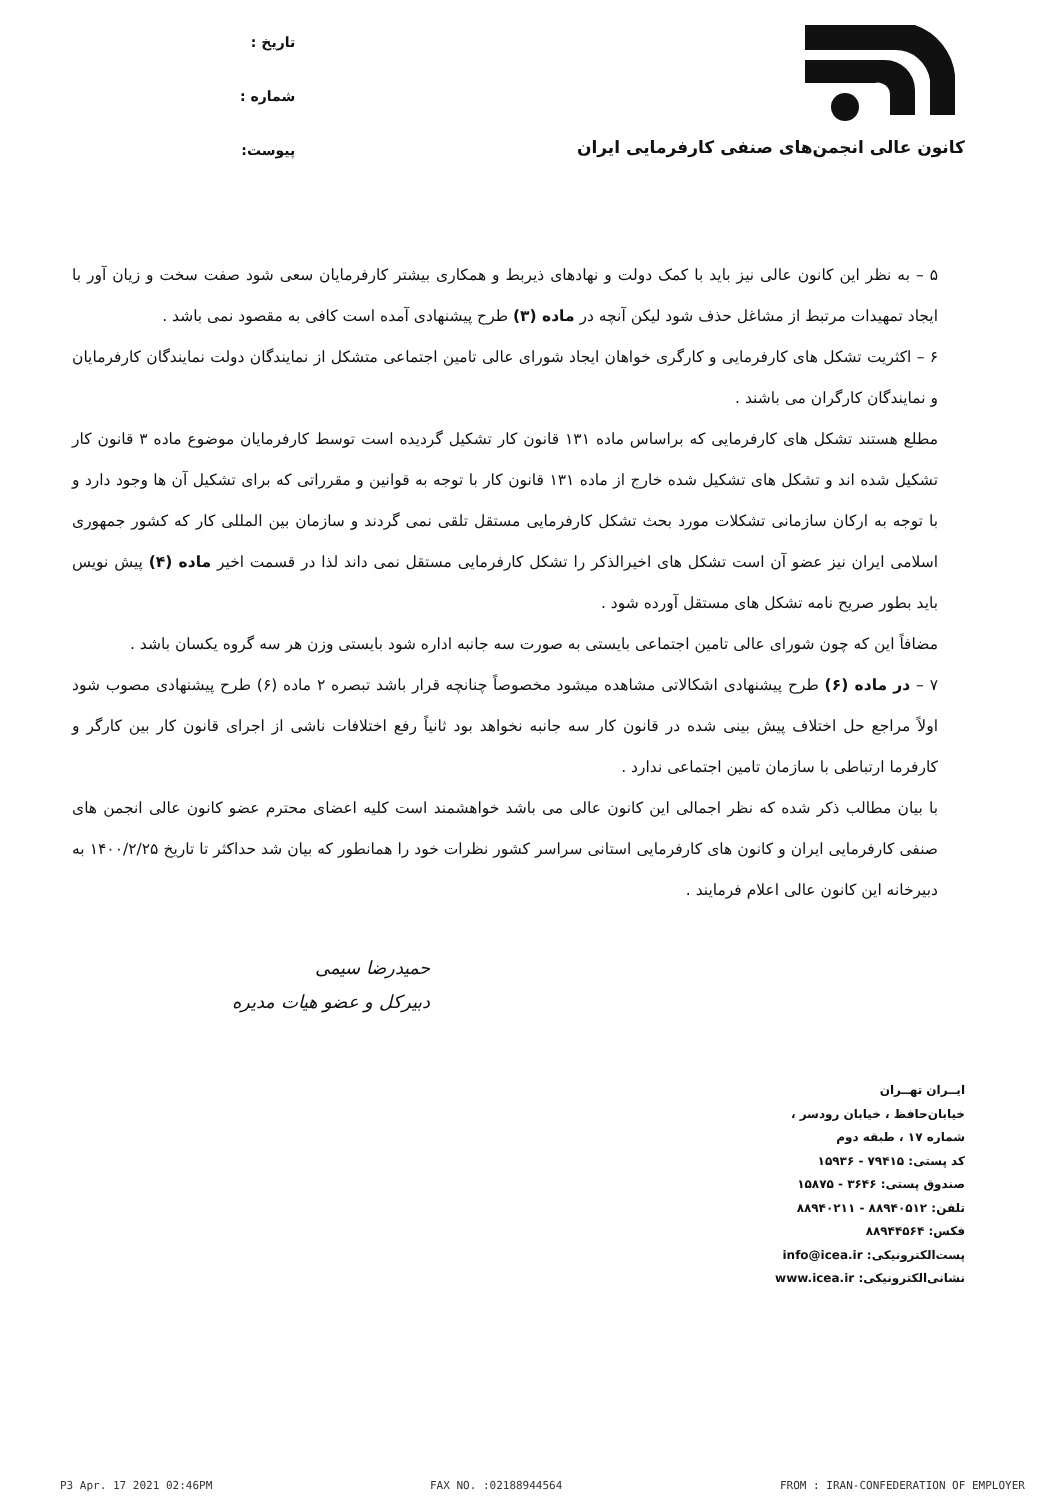کانون عالی انجمن‌های صنفی کارفرمایی ایران
تاریخ :
شماره :
پیوست:
۵ – به نظر این کانون عالی نیز باید با کمک دولت و نهادهای ذیربط و همکاری بیشتر کارفرمایان سعی شود صفت سخت و زیان آور با ایجاد تمهیدات مرتبط از مشاغل حذف شود لیکن آنچه در ماده (۳) طرح پیشنهادی آمده است کافی به مقصود نمی باشد .
۶ – اکثریت تشکل های کارفرمایی و کارگری خواهان ایجاد شورای عالی تامین اجتماعی متشکل از نمایندگان دولت نمایندگان کارفرمایان و نمایندگان کارگران می باشند .
مطلع هستند تشکل های کارفرمایی که براساس ماده ۱۳۱ قانون کار تشکیل گردیده است توسط کارفرمایان موضوع ماده ۳ قانون کار تشکیل شده اند و تشکل های تشکیل شده خارج از ماده ۱۳۱ قانون کار با توجه به قوانین و مقرراتی که برای تشکیل آن ها وجود دارد و با توجه به ارکان سازمانی تشکلات مورد بحث تشکل کارفرمایی مستقل تلقی نمی گردند و سازمان بین المللی کار که کشور جمهوری اسلامی ایران نیز عضو آن است تشکل های اخیرالذکر را تشکل کارفرمایی مستقل نمی داند لذا در قسمت اخیر ماده (۴) پیش نویس باید بطور صریح نامه تشکل های مستقل آورده شود .
مضافاً این که چون شورای عالی تامین اجتماعی بایستی به صورت سه جانبه اداره شود بایستی وزن هر سه گروه یکسان باشد .
۷ – در ماده (۶) طرح پیشنهادی اشکالاتی مشاهده میشود مخصوصاً چنانچه قرار باشد تبصره ۲ ماده (۶) طرح پیشنهادی مصوب شود اولاً مراجع حل اختلاف پیش بینی شده در قانون کار سه جانبه نخواهد بود ثانیاً رفع اختلافات ناشی از اجرای قانون کار بین کارگر و کارفرما ارتباطی با سازمان تامین اجتماعی ندارد .
با بیان مطالب ذکر شده که نظر اجمالی این کانون عالی می باشد خواهشمند است کلیه اعضای محترم عضو کانون عالی انجمن های صنفی کارفرمایی ایران و کانون های کارفرمایی استانی سراسر کشور نظرات خود را همانطور که بیان شد حداکثر تا تاریخ ۱۴۰۰/۲/۲۵ به دبیرخانه این کانون عالی اعلام فرمایند .
حمیدرضا سیمی
دبیرکل و عضو هیات مدیره
ایــران تهــران
خیابان‌حافظ ، خیابان رودسر ،
شماره ۱۷ ، طبقه دوم
کد پستی: ۷۹۴۱۵ - ۱۵۹۳۶
صندوق پستی: ۳۶۴۶ - ۱۵۸۷۵
تلفن: ۸۸۹۴۰۵۱۲ - ۸۸۹۴۰۲۱۱
فکس: ۸۸۹۴۴۵۶۴
پست‌الکترونیکی: info@icea.ir
نشانی‌الکترونیکی: www.icea.ir
P3 Apr. 17 2021 02:46PM FAX NO. :02188944564 FROM : IRAN-CONFEDERATION OF EMPLOYER